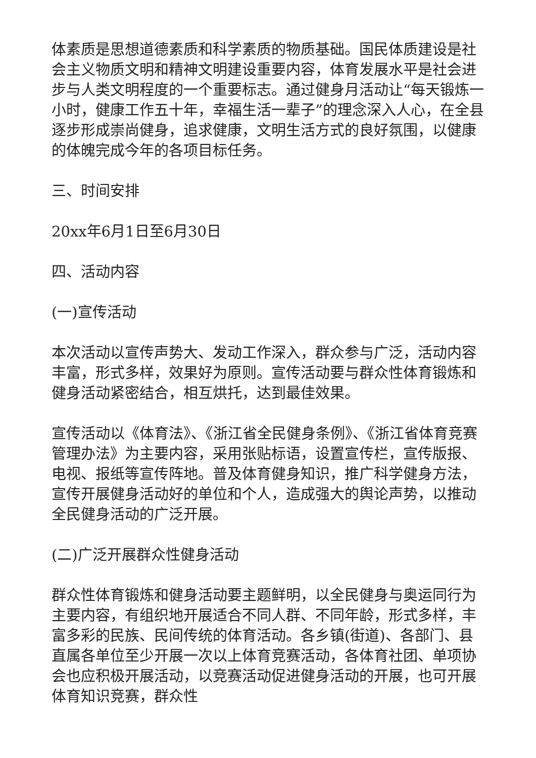体素质是思想道德素质和科学素质的物质基础。国民体质建设是社会主义物质文明和精神文明建设重要内容，体育发展水平是社会进步与人类文明程度的一个重要标志。通过健身月活动让“每天锻炼一小时，健康工作五十年，幸福生活一辈子”的理念深入人心，在全县逐步形成崇尚健身，追求健康，文明生活方式的良好氛围，以健康的体魄完成今年的各项目标任务。
三、时间安排
20xx年6月1日至6月30日
四、活动内容
(一)宣传活动
本次活动以宣传声势大、发动工作深入，群众参与广泛，活动内容丰富，形式多样，效果好为原则。宣传活动要与群众性体育锻炼和健身活动紧密结合，相互烘托，达到最佳效果。
宣传活动以《体育法》、《浙江省全民健身条例》、《浙江省体育竞赛管理办法》为主要内容，采用张贴标语，设置宣传栏，宣传版报、电视、报纸等宣传阵地。普及体育健身知识，推广科学健身方法，宣传开展健身活动好的单位和个人，造成强大的舆论声势，以推动全民健身活动的广泛开展。
(二)广泛开展群众性健身活动
群众性体育锻炼和健身活动要主题鲜明，以全民健身与奥运同行为主要内容，有组织地开展适合不同人群、不同年龄，形式多样，丰富多彩的民族、民间传统的体育活动。各乡镇(街道)、各部门、县直属各单位至少开展一次以上体育竞赛活动，各体育社团、单项协会也应积极开展活动，以竞赛活动促进健身活动的开展，也可开展体育知识竞赛，群众性